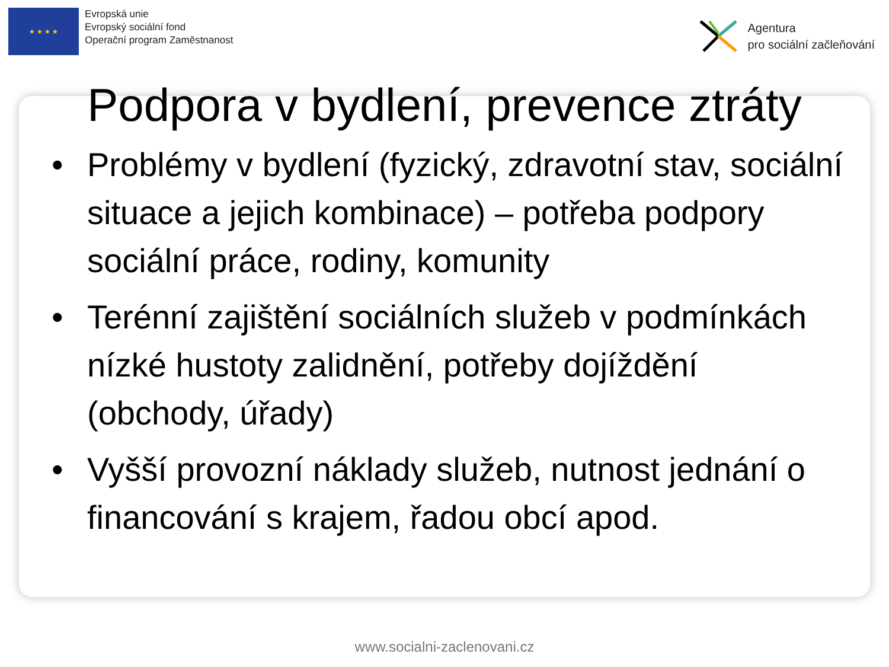★ ★ ★ ★
Evropská unie
Evropský sociální fond
Operační program Zaměstnanost
Agentura
pro sociální začleňování
Podpora v bydlení, prevence ztráty
• Problémy v bydlení (fyzický, zdravotní stav, sociální situace a jejich kombinace) – potřeba podpory sociální práce, rodiny, komunity
• Terénní zajištění sociálních služeb v podmínkách nízké hustoty zalidnění, potřeby dojíždění (obchody, úřady)
• Vyšší provozní náklady služeb, nutnost jednání o financování s krajem, řadou obcí apod.
www.socialni-zaclenovani.cz